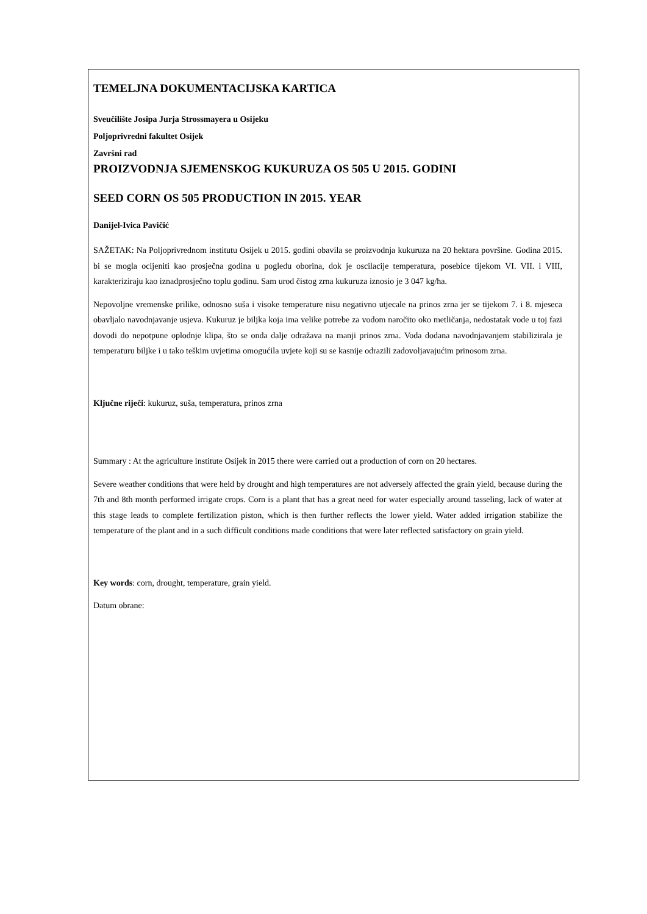TEMELJNA DOKUMENTACIJSKA KARTICA
Sveučilište Josipa Jurja Strossmayera u Osijeku
Poljoprivredni fakultet Osijek
Završni rad
PROIZVODNJA SJEMENSKOG KUKURUZA OS 505 U 2015. GODINI
SEED CORN OS 505 PRODUCTION IN 2015. YEAR
Danijel-Ivica Pavičić
SAŽETAK: Na Poljoprivrednom institutu Osijek u 2015. godini obavila se proizvodnja kukuruza na 20 hektara površine. Godina 2015. bi se mogla ocijeniti kao prosječna godina u pogledu oborina, dok je oscilacije temperatura, posebice tijekom VI. VII. i VIII, karakteriziraju kao iznadprosječno toplu godinu. Sam urod čistog zrna kukuruza iznosio je 3 047 kg/ha.
Nepovoljne vremenske prilike, odnosno suša i visoke temperature nisu negativno utjecale na prinos zrna jer se tijekom 7. i 8. mjeseca obavljalo navodnjavanje usjeva. Kukuruz je biljka koja ima velike potrebe za vodom naročito oko metličanja, nedostatak vode u toj fazi dovodi do nepotpune oplodnje klipa, što se onda dalje odražava na manji prinos zrna. Voda dodana navodnjavanjem stabilizirala je temperaturu biljke i u tako teškim uvjetima omogućila uvjete koji su se kasnije odrazili zadovoljavajućim prinosom zrna.
Ključne riječi: kukuruz, suša, temperatura, prinos zrna
Summary : At the agriculture institute Osijek in 2015 there were carried out a production of corn on 20 hectares.
Severe weather conditions that were held by drought and high temperatures are not adversely affected the grain yield, because during the 7th and 8th month performed irrigate crops. Corn is a plant that has a great need for water especially around tasseling, lack of water at this stage leads to complete fertilization piston, which is then further reflects the lower yield. Water added irrigation stabilize the temperature of the plant and in a such difficult conditions made conditions that were later reflected satisfactory on grain yield.
Key words: corn, drought, temperature, grain yield.
Datum obrane: